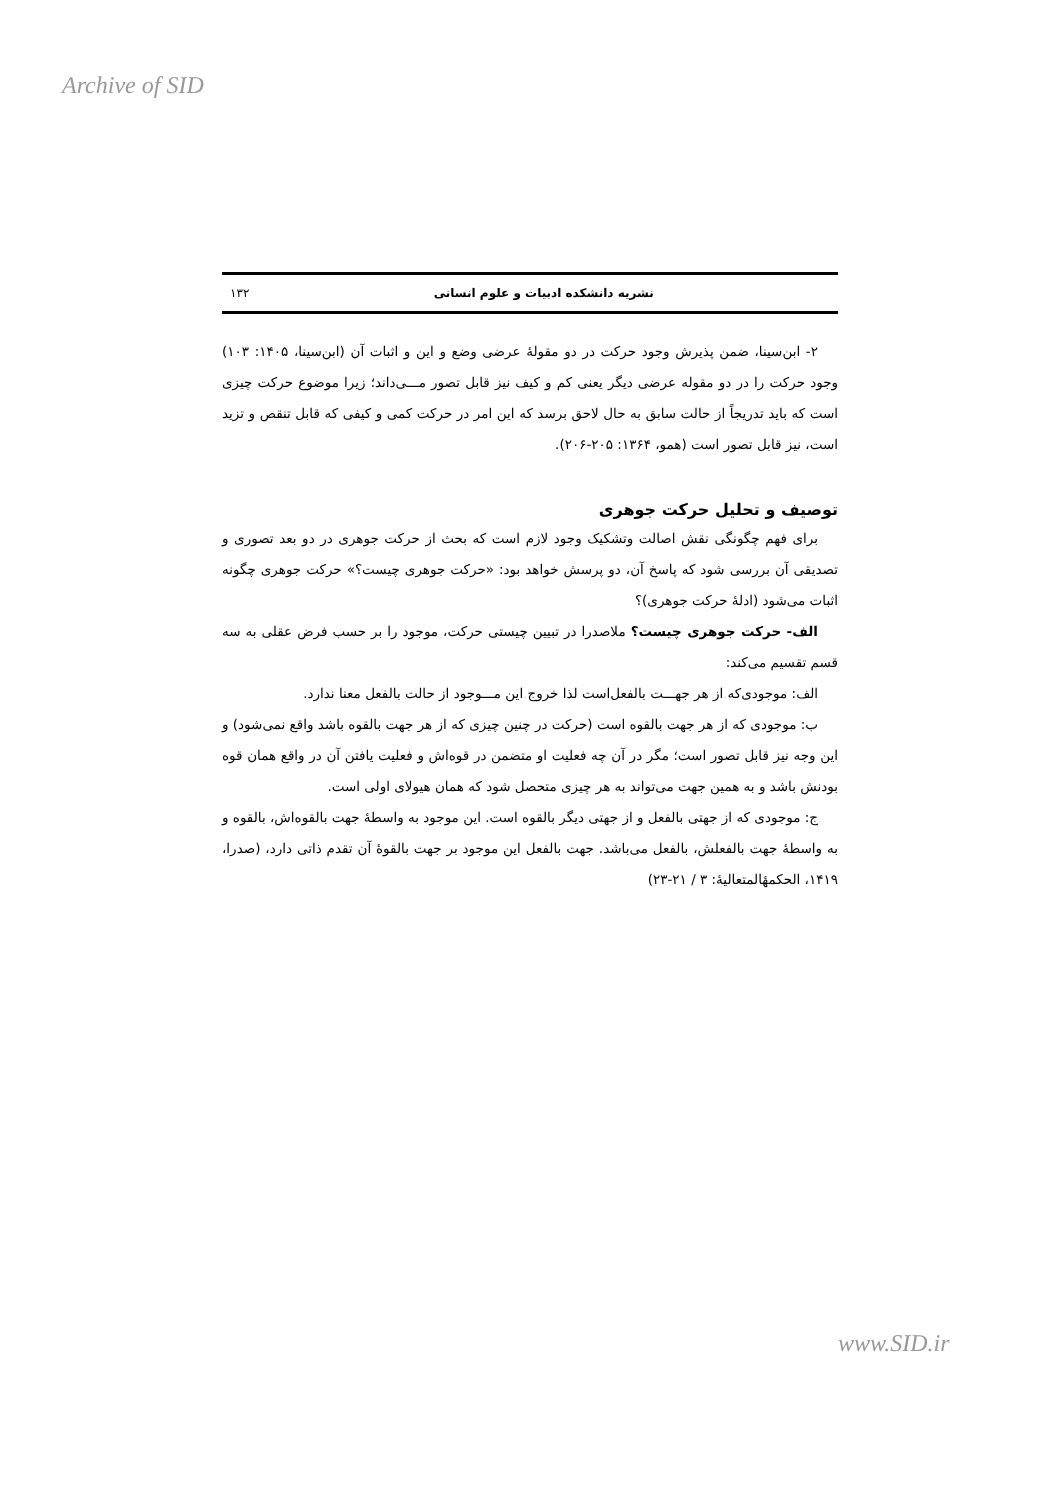Archive of SID
نشریه دانشکده ادبیات و علوم انسانی ۱۳۲
۲- ابن‌سینا، ضمن پذیرش وجود حرکت در دو مقولهٔ عرضی وضع و این و اثبات آن (ابن‌سینا، ۱۴۰۵: ۱۰۳) وجود حرکت را در دو مقوله عرضی دیگر یعنی کم و کیف نیز قابل تصور مـــی‌داند؛ زیرا موضوع حرکت چیزی است که باید تدریجاً از حالت سابق به حال لاحق برسد که این امر در حرکت کمی و کیفی که قابل تنقص و تزید است، نیز قابل تصور است (همو، ۱۳۶۴: ۲۰۵-۲۰۶).
توصیف و تحلیل حرکت جوهری
برای فهم چگونگی نقش اصالت وتشکیک وجود لازم است که بحث از حرکت جوهری در دو بعد تصوری و تصدیقی آن بررسی شود که پاسخ آن، دو پرسش خواهد بود: «حرکت جوهری چیست؟» حرکت جوهری چگونه اثبات می‌شود (ادلهٔ حرکت جوهری)؟
الف- حرکت جوهری چیست؟ ملاصدرا در تبیین چیستی حرکت، موجود را بر حسب فرض عقلی به سه قسم تقسیم می‌کند:
الف: موجودی‌که از هر جهـــت بالفعل‌است لذا خروج این مـــوجود از حالت بالفعل معنا ندارد.
ب: موجودی که از هر جهت بالقوه است (حرکت در چنین چیزی که از هر جهت بالقوه باشد واقع نمی‌شود) و این وجه نیز قابل تصور است؛ مگر در آن چه فعلیت او متضمن در قوه‌اش و فعلیت یافتن آن در واقع همان قوه بودنش باشد و به همین جهت می‌تواند به هر چیزی متحصل شود که همان هیولای اولی است.
ج: موجودی که از جهتی بالفعل و از جهتی دیگر بالقوه است. این موجود به واسطهٔ جهت بالقوه‌اش، بالقوه و به واسطهٔ جهت بالفعلش، بالفعل می‌باشد. جهت بالفعل این موجود بر جهت بالقوهٔ آن تقدم ذاتی دارد، (صدرا، ۱۴۱۹، الحکمهٔالمتعالیهٔ: ۳ / ۲۱-۲۳)
www.SID.ir